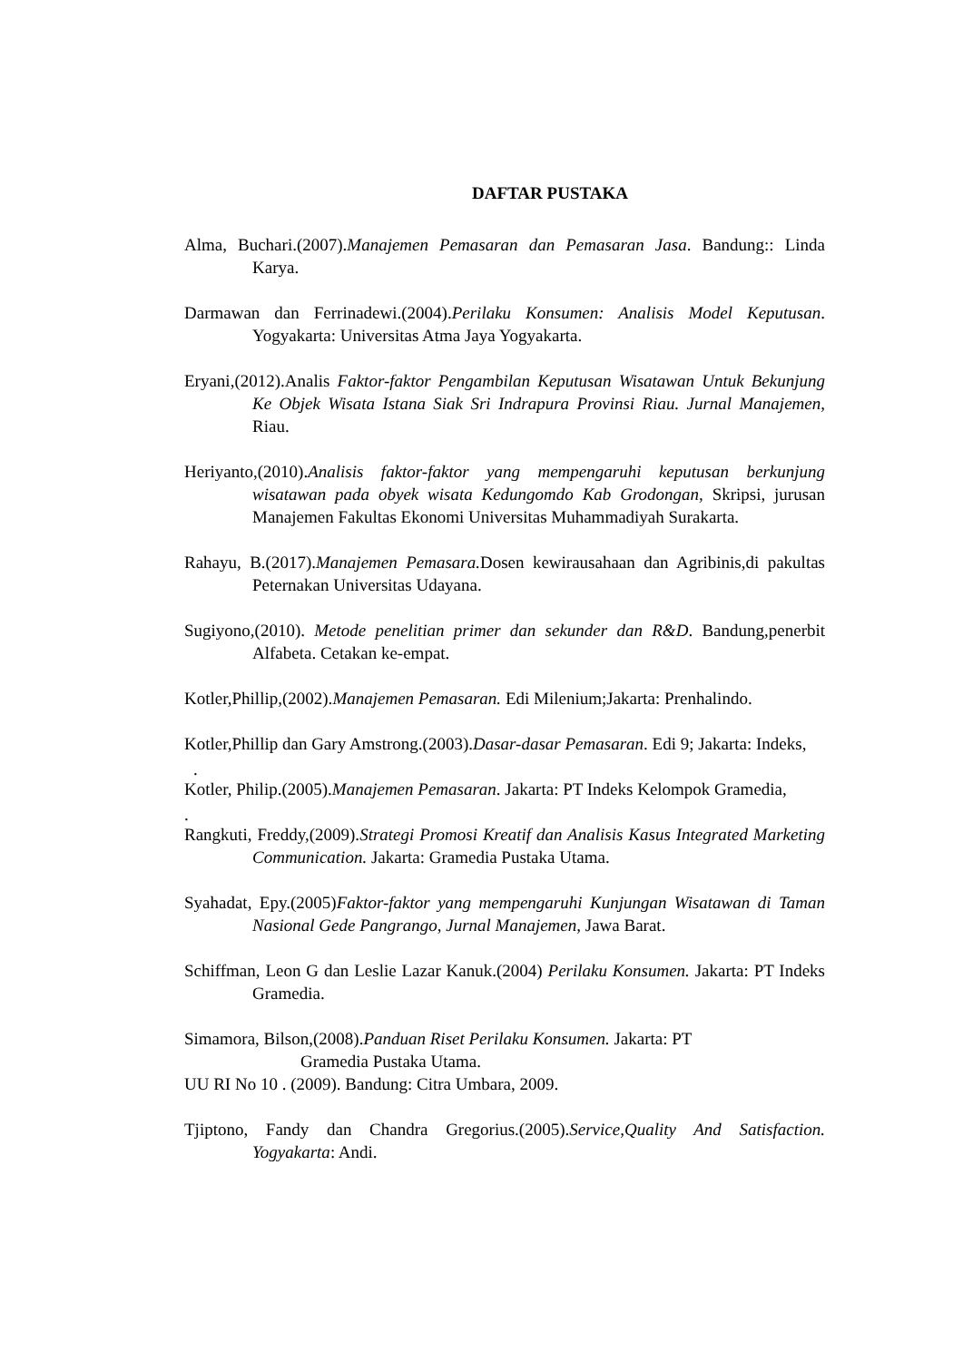DAFTAR PUSTAKA
Alma, Buchari.(2007).Manajemen Pemasaran dan Pemasaran Jasa. Bandung:: Linda Karya.
Darmawan dan Ferrinadewi.(2004).Perilaku Konsumen: Analisis Model Keputusan. Yogyakarta: Universitas Atma Jaya Yogyakarta.
Eryani,(2012).Analis Faktor-faktor Pengambilan Keputusan Wisatawan Untuk Bekunjung Ke Objek Wisata Istana Siak Sri Indrapura Provinsi Riau. Jurnal Manajemen, Riau.
Heriyanto,(2010).Analisis faktor-faktor yang mempengaruhi keputusan berkunjung wisatawan pada obyek wisata Kedungomdo Kab Grodongan, Skripsi, jurusan Manajemen Fakultas Ekonomi Universitas Muhammadiyah Surakarta.
Rahayu, B.(2017).Manajemen Pemasara. Dosen kewirausahaan dan Agribinis,di pakultas Peternakan Universitas Udayana.
Sugiyono,(2010). Metode penelitian primer dan sekunder dan R&D. Bandung,penerbit Alfabeta. Cetakan ke-empat.
Kotler,Phillip,(2002).Manajemen Pemasaran. Edi Milenium;Jakarta: Prenhalindo.
Kotler,Phillip dan Gary Amstrong.(2003).Dasar-dasar Pemasaran. Edi 9; Jakarta: Indeks,
.
Kotler, Philip.(2005).Manajemen Pemasaran. Jakarta: PT Indeks Kelompok Gramedia,
.
Rangkuti, Freddy,(2009).Strategi Promosi Kreatif dan Analisis Kasus Integrated Marketing Communication. Jakarta: Gramedia Pustaka Utama.
Syahadat, Epy.(2005)Faktor-faktor yang mempengaruhi Kunjungan Wisatawan di Taman Nasional Gede Pangrango, Jurnal Manajemen, Jawa Barat.
Schiffman, Leon G dan Leslie Lazar Kanuk.(2004) Perilaku Konsumen. Jakarta: PT Indeks Gramedia.
Simamora, Bilson,(2008).Panduan Riset Perilaku Konsumen. Jakarta: PT
Gramedia Pustaka Utama.
UU RI No 10 . (2009). Bandung: Citra Umbara, 2009.
Tjiptono, Fandy dan Chandra Gregorius.(2005).Service,Quality And Satisfaction. Yogyakarta: Andi.